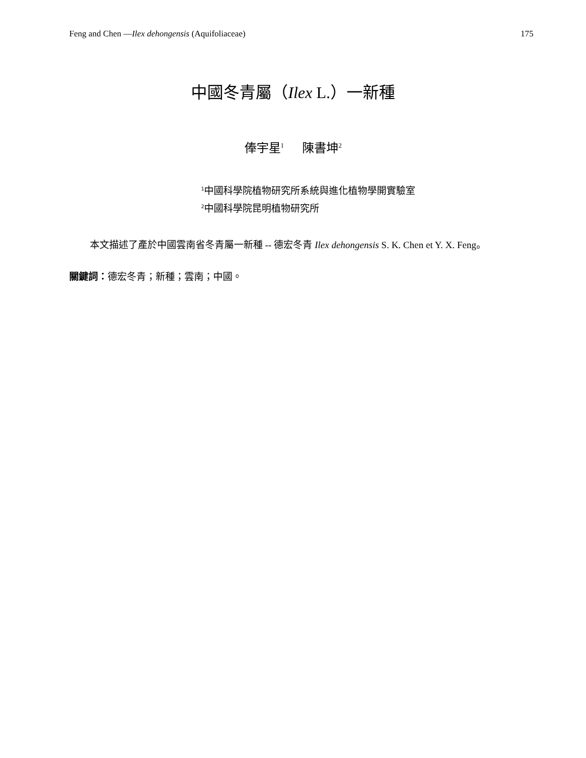Feng and Chen —Ilex dehongensis (Aquifoliaceae) 175
中國冬青屬（Ilex L.）一新種
俸宇星<sup>1</sup> 陳書坤<sup>2</sup>
<sup>1</sup> 中國科學院植物研究所系統與進化植物學開實驗室
<sup>2</sup> 中國科學院昆明植物研究所
本文描述了產於中國雲南省冬青屬一新種 -- 德宏冬青 Ilex dehongensis S. K. Chen et Y. X. Feng。
關鍵詞：德宏冬青；新種；雲南；中國。